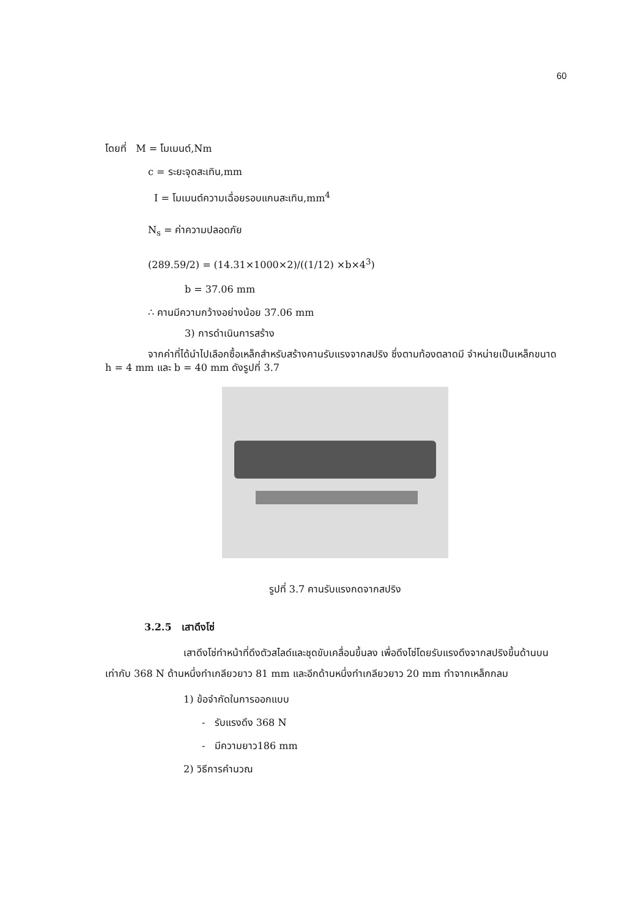60
โดยที่ M = โมเมนต์,Nm
c = ระยะจุดสะเทิน,mm
I = โมเมนต์ความเฉื่อยรอบแกนสะเทิน,mm<sup>4</sup>
N<sub>s</sub> = ค่าความปลอดภัย
(289.59/2) = (14.31×1000×2)/((1/12) ×b×4<sup>3</sup>)
b = 37.06 mm
∴ คานมีความกว้างอย่างน้อย 37.06 mm
3) การดำเนินการสร้าง
จากค่าที่ได้นำไปเลือกซื้อเหล็กสำหรับสร้างคานรับแรงจากสปริง ซึ่งตามท้องตลาดมี จำหน่ายเป็นเหล็กขนาด h = 4 mm และ b = 40 mm ดังรูปที่ 3.7
รูปที่ 3.7 คานรับแรงกดจากสปริง
3.2.5 เสาดึงโซ่
เสาดึงโซ่ทำหน้าที่ดึงตัวสไลด์และชุดขับเคลื่อนขึ้นลง เพื่อดึงโซ่โดยรับแรงดึงจากสปริงขึ้นด้านบนเท่ากับ 368 N ด้านหนึ่งทำเกลียวยาว 81 mm และอีกด้านหนึ่งทำเกลียวยาว 20 mm ทำจากเหล็กกลม
1) ข้อจำกัดในการออกแบบ
- รับแรงดึง 368 N
- มีความยาว186 mm
2) วิธีการคำนวณ